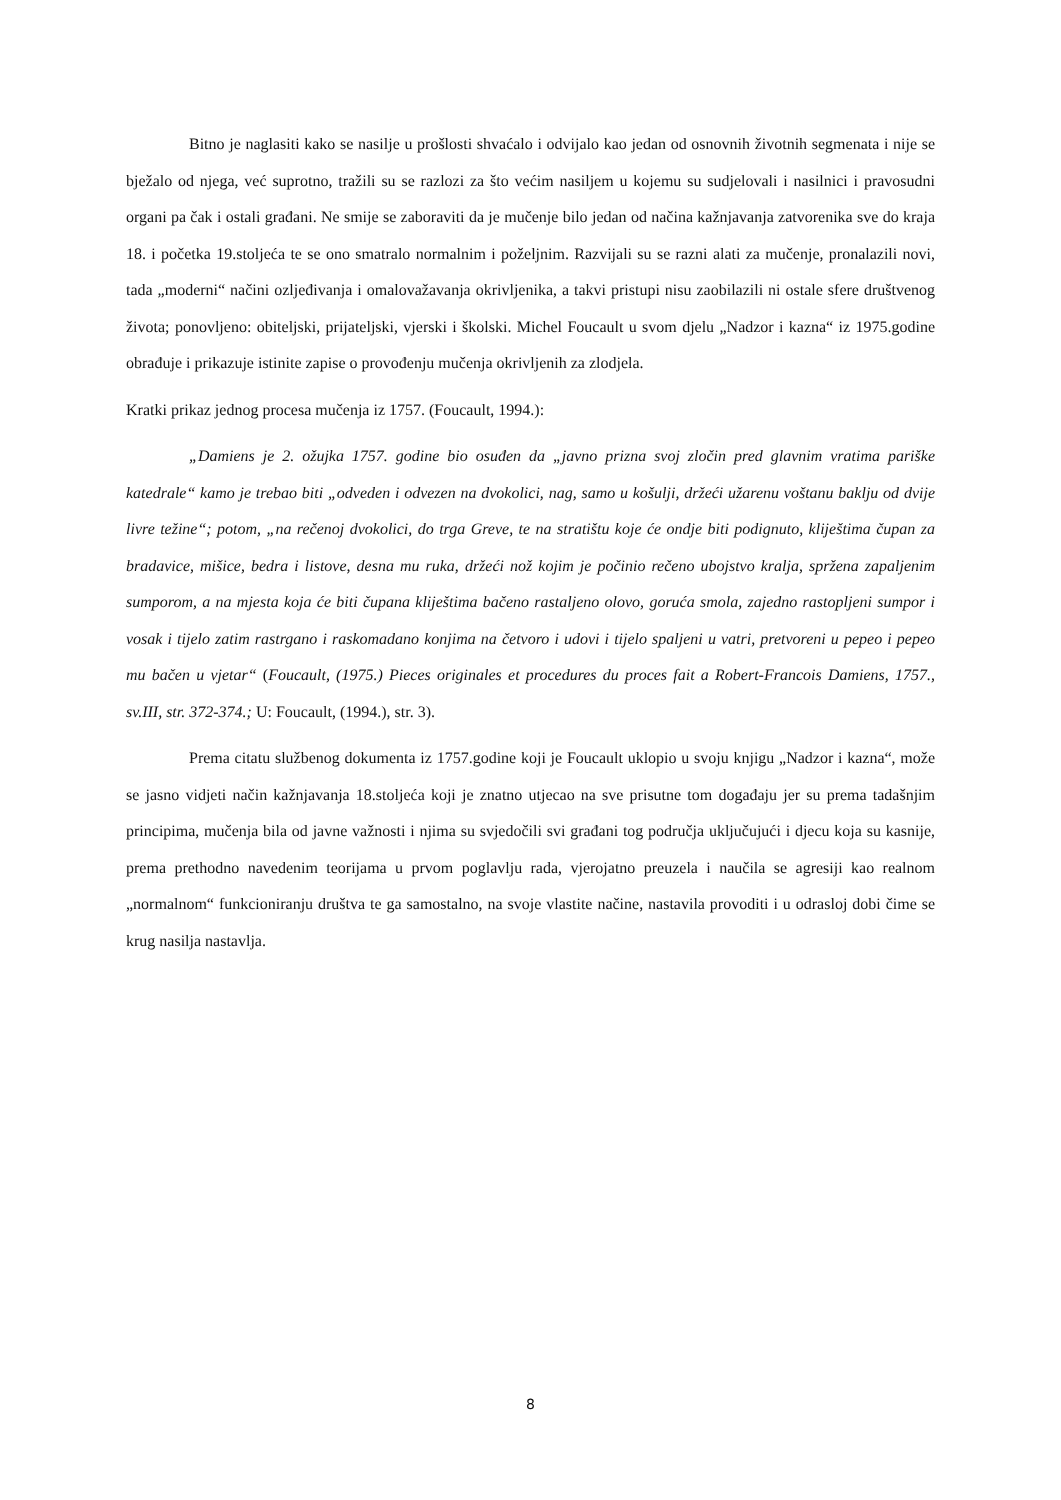Bitno je naglasiti kako se nasilje u prošlosti shvaćalo i odvijalo kao jedan od osnovnih životnih segmenata i nije se bježalo od njega, već suprotno, tražili su se razlozi za što većim nasiljem u kojemu su sudjelovali i nasilnici i pravosudni organi pa čak i ostali građani. Ne smije se zaboraviti da je mučenje bilo jedan od načina kažnjavanja zatvorenika sve do kraja 18. i početka 19.stoljeća te se ono smatralo normalnim i poželjnim. Razvijali su se razni alati za mučenje, pronalazili novi, tada „moderni“ načini ozljeđivanja i omalovažavanja okrivljenika, a takvi pristupi nisu zaobilazili ni ostale sfere društvenog života; ponovljeno: obiteljski, prijateljski, vjerski i školski. Michel Foucault u svom djelu „Nadzor i kazna“ iz 1975.godine obrađuje i prikazuje istinite zapise o provođenju mučenja okrivljenih za zlodjela.
Kratki prikaz jednog procesa mučenja iz 1757. (Foucault, 1994.):
„Damiens je 2. ožujka 1757. godine bio osuđen da „javno prizna svoj zločin pred glavnim vratima pariške katedrale“ kamo je trebao biti „odveden i odvezen na dvokolici, nag, samo u košulji, držeći užarenu voštanu baklju od dvije livre težine“; potom, „na rečenoj dvokolici, do trga Greve, te na stratištu koje će ondje biti podignuto, kliještima čupan za bradavice, mišice, bedra i listove, desna mu ruka, držeći nož kojim je počinio rečeno ubojstvo kralja, spržena zapaljenim sumporom, a na mjesta koja će biti čupana kliještima bačeno rastaljeno olovo, goruća smola, zajedno rastopljeni sumpor i vosak i tijelo zatim rastrgano i raskomadano konjima na četvoro i udovi i tijelo spaljeni u vatri, pretvoreni u pepeo i pepeo mu bačen u vjetar“ (Foucault, (1975.) Pieces originales et procedures du proces fait a Robert-Francois Damiens, 1757., sv.III, str. 372-374.; U: Foucault, (1994.), str. 3).
Prema citatu službenog dokumenta iz 1757.godine koji je Foucault uklopio u svoju knjigu „Nadzor i kazna“, može se jasno vidjeti način kažnjavanja 18.stoljeća koji je znatno utjecao na sve prisutne tom događaju jer su prema tadašnjim principima, mučenja bila od javne važnosti i njima su svjedočili svi građani tog područja uključujući i djecu koja su kasnije, prema prethodno navedenim teorijama u prvom poglavlju rada, vjerojatno preuzela i naučila se agresiji kao realnom „normalnom“ funkcioniranju društva te ga samostalno, na svoje vlastite načine, nastavila provoditi i u odrasloj dobi čime se krug nasilja nastavlja.
8